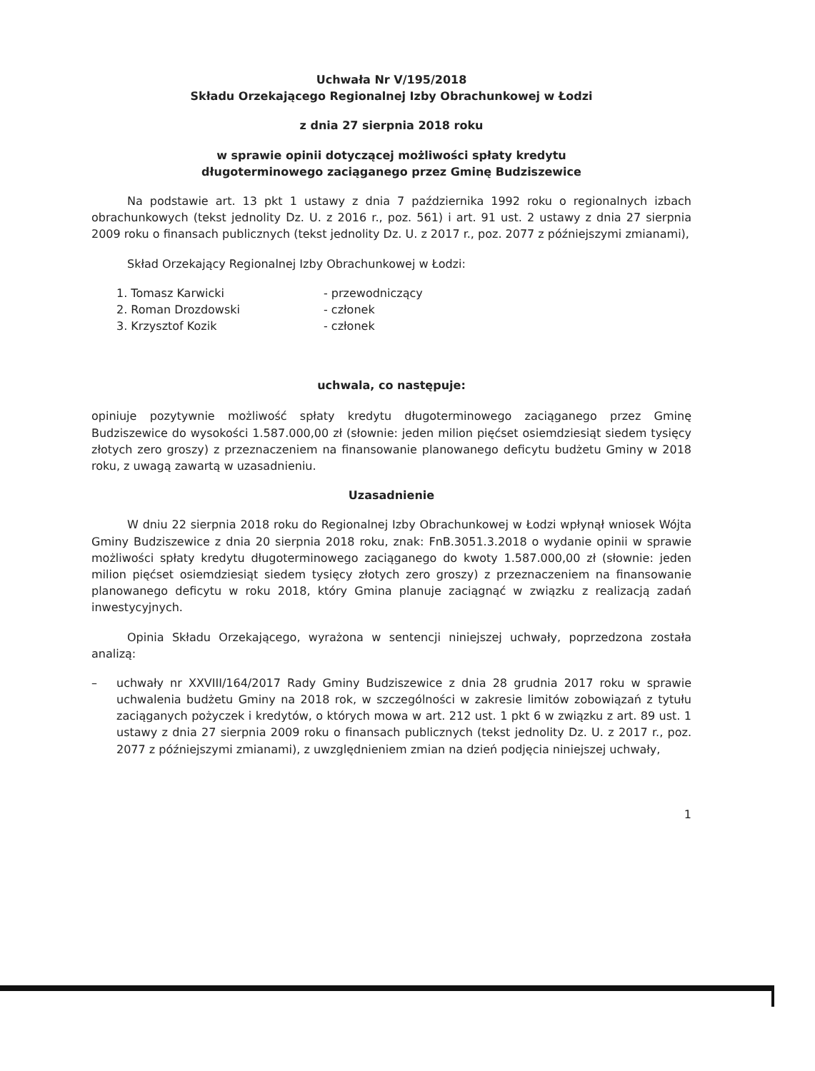Uchwała Nr V/195/2018
Składu Orzekającego Regionalnej Izby Obrachunkowej w Łodzi
z dnia 27 sierpnia 2018 roku
w sprawie opinii dotyczącej możliwości spłaty kredytu
długoterminowego zaciąganego przez Gminę Budziszewice
Na podstawie art. 13 pkt 1 ustawy z dnia 7 października 1992 roku o regionalnych izbach obrachunkowych (tekst jednolity Dz. U. z 2016 r., poz. 561) i art. 91 ust. 2 ustawy z dnia 27 sierpnia 2009 roku o finansach publicznych (tekst jednolity Dz. U. z 2017 r., poz. 2077 z późniejszymi zmianami),
Skład Orzekający Regionalnej Izby Obrachunkowej w Łodzi:
1. Tomasz Karwicki - przewodniczący
2. Roman Drozdowski - członek
3. Krzysztof Kozik - członek
uchwala, co następuje:
opiniuje pozytywnie możliwość spłaty kredytu długoterminowego zaciąganego przez Gminę Budziszewice do wysokości 1.587.000,00 zł (słownie: jeden milion pięćset osiemdziesiąt siedem tysięcy złotych zero groszy) z przeznaczeniem na finansowanie planowanego deficytu budżetu Gminy w 2018 roku, z uwagą zawartą w uzasadnieniu.
Uzasadnienie
W dniu 22 sierpnia 2018 roku do Regionalnej Izby Obrachunkowej w Łodzi wpłynął wniosek Wójta Gminy Budziszewice z dnia 20 sierpnia 2018 roku, znak: FnB.3051.3.2018 o wydanie opinii w sprawie możliwości spłaty kredytu długoterminowego zaciąganego do kwoty 1.587.000,00 zł (słownie: jeden milion pięćset osiemdziesiąt siedem tysięcy złotych zero groszy) z przeznaczeniem na finansowanie planowanego deficytu w roku 2018, który Gmina planuje zaciągnąć w związku z realizacją zadań inwestycyjnych.
Opinia Składu Orzekającego, wyrażona w sentencji niniejszej uchwały, poprzedzona została analizą:
– uchwały nr XXVIII/164/2017 Rady Gminy Budziszewice z dnia 28 grudnia 2017 roku w sprawie uchwalenia budżetu Gminy na 2018 rok, w szczególności w zakresie limitów zobowiązań z tytułu zaciąganych pożyczek i kredytów, o których mowa w art. 212 ust. 1 pkt 6 w związku z art. 89 ust. 1 ustawy z dnia 27 sierpnia 2009 roku o finansach publicznych (tekst jednolity Dz. U. z 2017 r., poz. 2077 z późniejszymi zmianami), z uwzględnieniem zmian na dzień podjęcia niniejszej uchwały,
1